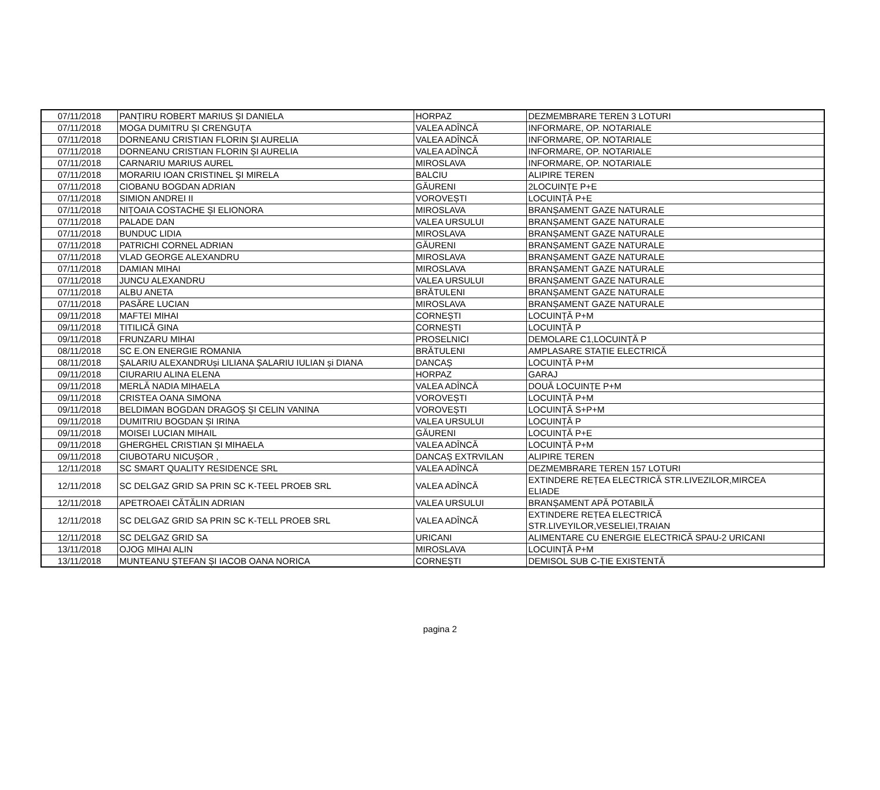| 07/11/2018 | PANȚIRU ROBERT MARIUS ȘI DANIELA | HORPAZ | DEZMEMBRARE TEREN 3 LOTURI |
| 07/11/2018 | MOGA DUMITRU ȘI CRENGUȚA | VALEA ADÎNCĂ | INFORMARE, OP. NOTARIALE |
| 07/11/2018 | DORNEANU CRISTIAN FLORIN ȘI AURELIA | VALEA ADÎNCĂ | INFORMARE, OP. NOTARIALE |
| 07/11/2018 | DORNEANU CRISTIAN FLORIN ȘI AURELIA | VALEA ADÎNCĂ | INFORMARE, OP. NOTARIALE |
| 07/11/2018 | CARNARIU MARIUS AUREL | MIROSLAVA | INFORMARE, OP. NOTARIALE |
| 07/11/2018 | MORARIU IOAN CRISTINEL ŞI MIRELA | BALCIU | ALIPIRE TEREN |
| 07/11/2018 | CIOBANU BOGDAN ADRIAN | GĂURENI | 2LOCUINȚE P+E |
| 07/11/2018 | SIMION ANDREI II | VOROVEȘTI | LOCUINȚĂ P+E |
| 07/11/2018 | NIȚOAIA COSTACHE ȘI ELIONORA | MIROSLAVA | BRANȘAMENT GAZE NATURALE |
| 07/11/2018 | PALADE DAN | VALEA URSULUI | BRANȘAMENT GAZE NATURALE |
| 07/11/2018 | BUNDUC LIDIA | MIROSLAVA | BRANȘAMENT GAZE NATURALE |
| 07/11/2018 | PATRICHI CORNEL ADRIAN | GĂURENI | BRANȘAMENT GAZE NATURALE |
| 07/11/2018 | VLAD GEORGE ALEXANDRU | MIROSLAVA | BRANȘAMENT GAZE NATURALE |
| 07/11/2018 | DAMIAN MIHAI | MIROSLAVA | BRANȘAMENT GAZE NATURALE |
| 07/11/2018 | JUNCU ALEXANDRU | VALEA URSULUI | BRANȘAMENT GAZE NATURALE |
| 07/11/2018 | ALBU ANETA | BRĂTULENI | BRANȘAMENT GAZE NATURALE |
| 07/11/2018 | PASĂRE LUCIAN | MIROSLAVA | BRANȘAMENT GAZE NATURALE |
| 09/11/2018 | MAFTEI MIHAI | CORNEȘTI | LOCUINȚĂ P+M |
| 09/11/2018 | TITILICĂ GINA | CORNEȘTI | LOCUINȚĂ P |
| 09/11/2018 | FRUNZARU MIHAI | PROSELNICI | DEMOLARE C1,LOCUINȚĂ P |
| 08/11/2018 | SC E.ON ENERGIE ROMANIA | BRĂTULENI | AMPLASARE STAȚIE ELECTRICĂ |
| 08/11/2018 | ȘALARIU ALEXANDRUși LILIANA ȘALARIU IULIAN și DIANA | DANCAȘ | LOCUINȚĂ P+M |
| 09/11/2018 | CIURARIU ALINA ELENA | HORPAZ | GARAJ |
| 09/11/2018 | MERLĂ NADIA MIHAELA | VALEA ADÎNCĂ | DOUĂ LOCUINȚE P+M |
| 09/11/2018 | CRISTEA OANA SIMONA | VOROVEȘTI | LOCUINȚĂ P+M |
| 09/11/2018 | BELDIMAN BOGDAN DRAGOȘ ȘI CELIN VANINA | VOROVEȘTI | LOCUINȚĂ S+P+M |
| 09/11/2018 | DUMITRIU BOGDAN ȘI IRINA | VALEA URSULUI | LOCUINȚĂ P |
| 09/11/2018 | MOISEI LUCIAN MIHAIL | GĂURENI | LOCUINȚĂ P+E |
| 09/11/2018 | GHERGHEL CRISTIAN ȘI MIHAELA | VALEA ADÎNCĂ | LOCUINȚĂ P+M |
| 09/11/2018 | CIUBOTARU NICUȘOR , | DANCAȘ EXTRVILAN | ALIPIRE TEREN |
| 12/11/2018 | SC SMART QUALITY RESIDENCE SRL | VALEA ADÎNCĂ | DEZMEMBRARE TEREN 157 LOTURI |
| 12/11/2018 | SC DELGAZ GRID SA PRIN SC K-TEEL PROEB SRL | VALEA ADÎNCĂ | EXTINDERE REȚEA ELECTRICĂ STR.LIVEZILOR,MIRCEA ELIADE |
| 12/11/2018 | APETROAEI CĂTĂLIN ADRIAN | VALEA URSULUI | BRANȘAMENT APĂ POTABILĂ |
| 12/11/2018 | SC DELGAZ GRID SA PRIN SC K-TELL PROEB SRL | VALEA ADÎNCĂ | EXTINDERE REȚEA ELECTRICĂ STR.LIVEYILOR,VESELIEI,TRAIAN |
| 12/11/2018 | SC DELGAZ GRID SA | URICANI | ALIMENTARE CU ENERGIE ELECTRICĂ SPAU-2 URICANI |
| 13/11/2018 | OJOG MIHAI ALIN | MIROSLAVA | LOCUINȚĂ P+M |
| 13/11/2018 | MUNTEANU ȘTEFAN ȘI IACOB OANA NORICA | CORNEȘTI | DEMISOL SUB C-ȚIE EXISTENTĂ |
pagina 2